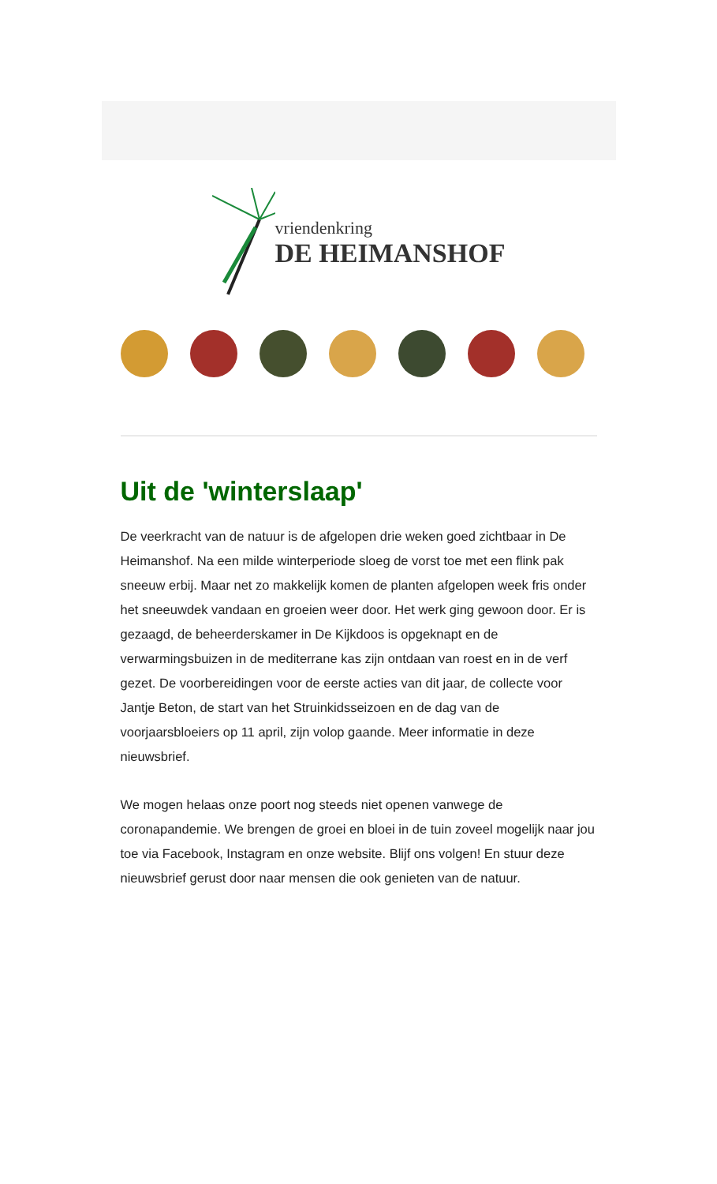vriendenkring
DE HEIMANSHOF
Uit de 'winterslaap'
De veerkracht van de natuur is de afgelopen drie weken goed zichtbaar in De Heimanshof. Na een milde winterperiode sloeg de vorst toe met een flink pak sneeuw erbij. Maar net zo makkelijk komen de planten afgelopen week fris onder het sneeuwdek vandaan en groeien weer door. Het werk ging gewoon door. Er is gezaagd, de beheerderskamer in De Kijkdoos is opgeknapt en de verwarmingsbuizen in de mediterrane kas zijn ontdaan van roest en in de verf gezet. De voorbereidingen voor de eerste acties van dit jaar, de collecte voor Jantje Beton, de start van het Struinkidsseizoen en de dag van de voorjaarsbloeiers op 11 april, zijn volop gaande. Meer informatie in deze nieuwsbrief.
We mogen helaas onze poort nog steeds niet openen vanwege de coronapandemie. We brengen de groei en bloei in de tuin zoveel mogelijk naar jou toe via Facebook, Instagram en onze website. Blijf ons volgen! En stuur deze nieuwsbrief gerust door naar mensen die ook genieten van de natuur.